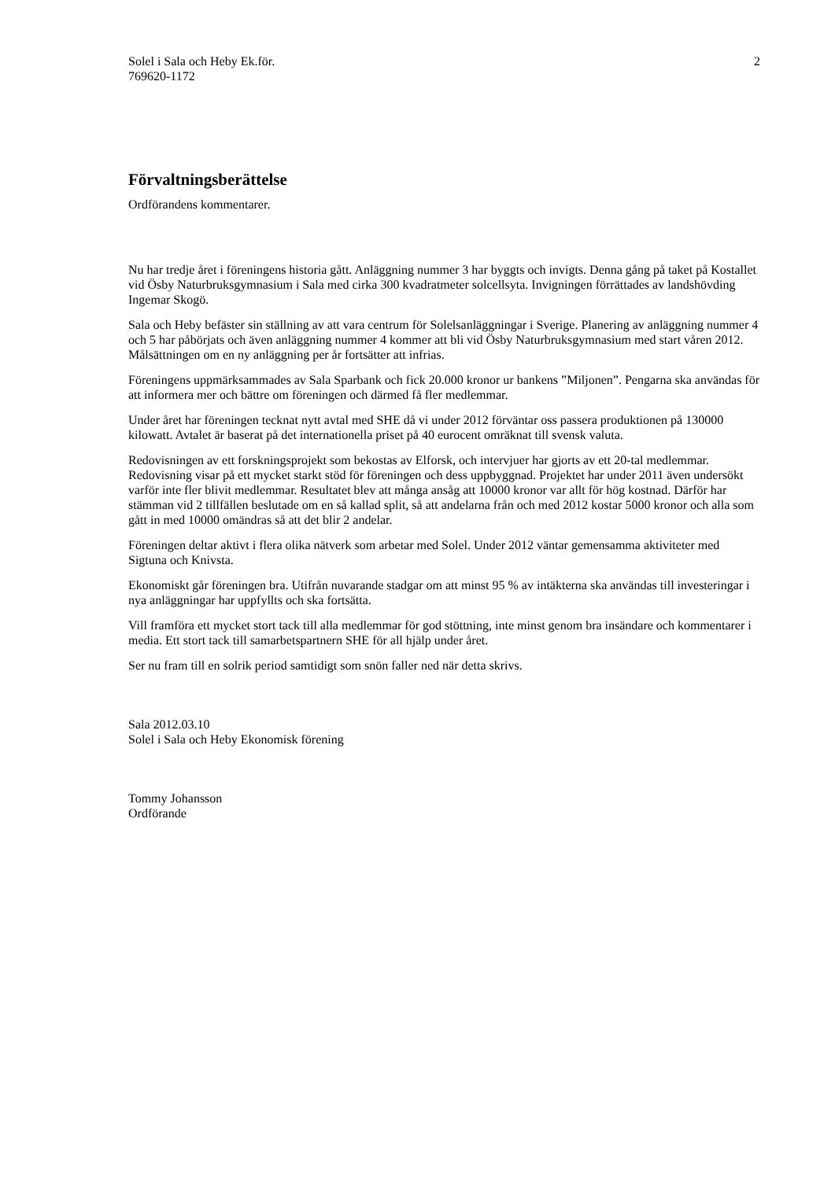Solel i Sala och Heby Ek.för.
769620-1172
2
Förvaltningsberättelse
Ordförandens kommentarer.
Nu har tredje året i föreningens historia gått. Anläggning nummer 3 har byggts och invigts. Denna gång på taket på Kostallet vid Ösby Naturbruksgymnasium i Sala med cirka 300 kvadratmeter solcellsyta. Invigningen förrättades av landshövding Ingemar Skogö.
Sala och Heby befäster sin ställning av att vara centrum för Solelsanläggningar i Sverige. Planering av anläggning nummer 4 och 5 har påbörjats och även anläggning nummer 4 kommer att bli vid Ösby Naturbruksgymnasium med start våren 2012. Målsättningen om en ny anläggning per år fortsätter att infrias.
Föreningens uppmärksammades av Sala Sparbank och fick 20.000 kronor ur bankens ”Miljonen”. Pengarna ska användas för att informera mer och bättre om föreningen och därmed få fler medlemmar.
Under året har föreningen tecknat nytt avtal med SHE då vi under 2012 förväntar oss passera produktionen på 130000 kilowatt. Avtalet är baserat på det internationella priset på 40 eurocent omräknat till svensk valuta.
Redovisningen av ett forskningsprojekt som bekostas av Elforsk, och intervjuer har gjorts av ett 20-tal medlemmar. Redovisning visar på ett mycket starkt stöd för föreningen och dess uppbyggnad. Projektet har under 2011 även undersökt varför inte fler blivit medlemmar. Resultatet blev att många ansåg att 10000 kronor var allt för hög kostnad. Därför har stämman vid 2 tillfällen beslutade om en så kallad split, så att andelarna från och med 2012 kostar 5000 kronor och alla som gått in med 10000 omändras så att det blir 2 andelar.
Föreningen deltar aktivt i flera olika nätverk som arbetar med Solel. Under 2012 väntar gemensamma aktiviteter med Sigtuna och Knivsta.
Ekonomiskt går föreningen bra. Utifrån nuvarande stadgar om att minst 95 % av intäkterna ska användas till investeringar i nya anläggningar har uppfyllts och ska fortsätta.
Vill framföra ett mycket stort tack till alla medlemmar för god stöttning, inte minst genom bra insändare och kommentarer i media. Ett stort tack till samarbetspartnern SHE för all hjälp under året.
Ser nu fram till en solrik period samtidigt som snön faller ned när detta skrivs.
Sala 2012.03.10
Solel i Sala och Heby Ekonomisk förening
Tommy Johansson
Ordförande